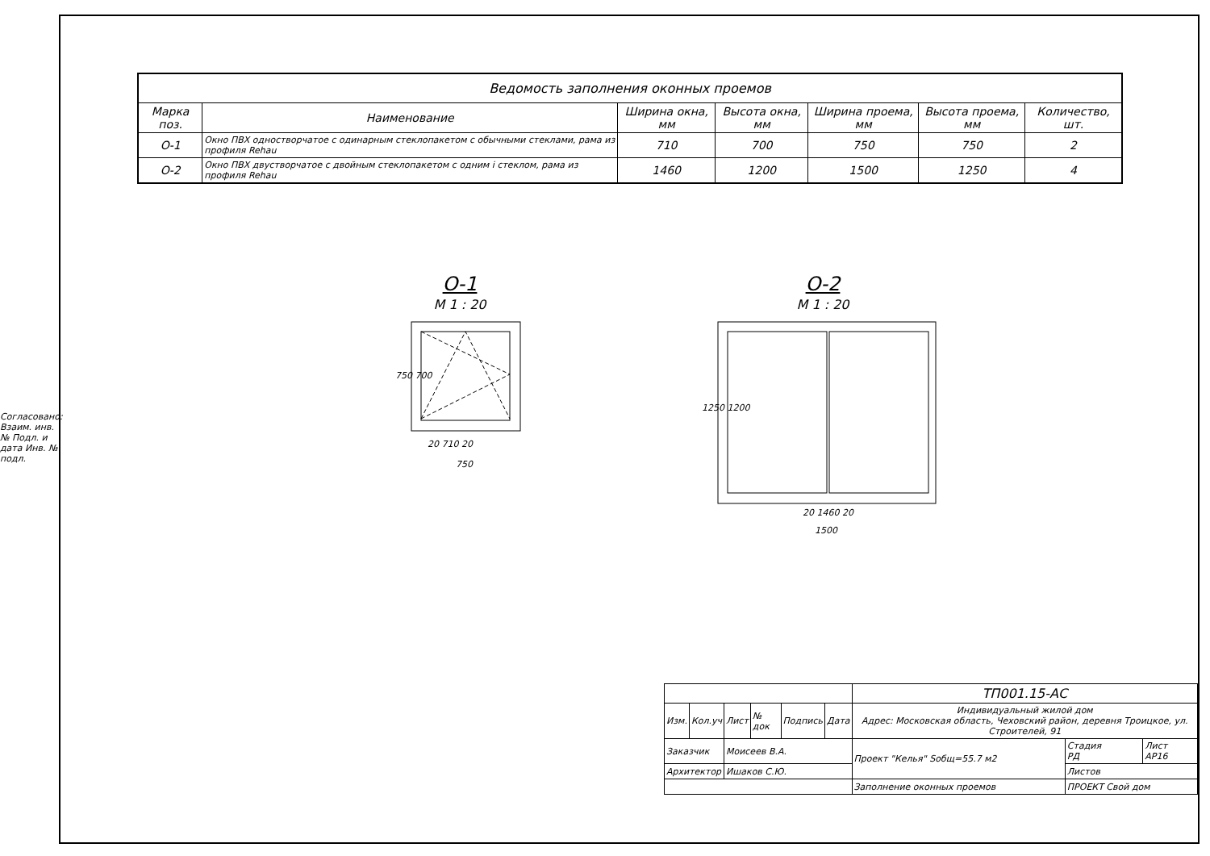| Ведомость заполнения оконных проемов | | | | | | |
| --- | --- | --- | --- | --- | --- | --- |
| Марка поз. | Наименование | Ширина окна, мм | Высота окна, мм | Ширина проема, мм | Высота проема, мм | Количество, шт. |
| О-1 | Окно ПВХ одностворчатое с одинарным стеклопакетом с обычными стеклами, рама из профиля Rehau | 710 | 700 | 750 | 750 | 2 |
| О-2 | Окно ПВХ двустворчатое с двойным стеклопакетом с одним i стеклом, рама из профиля Rehau | 1460 | 1200 | 1500 | 1250 | 4 |
О-1
М 1 : 20
750 700
20 710 20
750
О-2
М 1 : 20
20 1460 20
1500
1250 1200
Согласовано: Взаим. инв. № Подл. и дата Инв. № подл.
| | | | | | | ТП001.15-АС | | |
| Изм. | Кол.уч | Лист | № док | Подпись | Дата | Индивидуальный жилой дом Адрес: Московская область, Чеховский район, деревня Троицкое, ул. Строителей, 91 | | |
| Заказчик | | Моисеев В.А. | | | | Проект "Келья" Sобщ=55.7 м2 | Стадия РД | Лист АР16 |
| Архитектор | | Ишаков С.Ю. | | | | | Листов | |
| | | | | | | Заполнение оконных проемов | ПРОЕКТ Свой дом | |